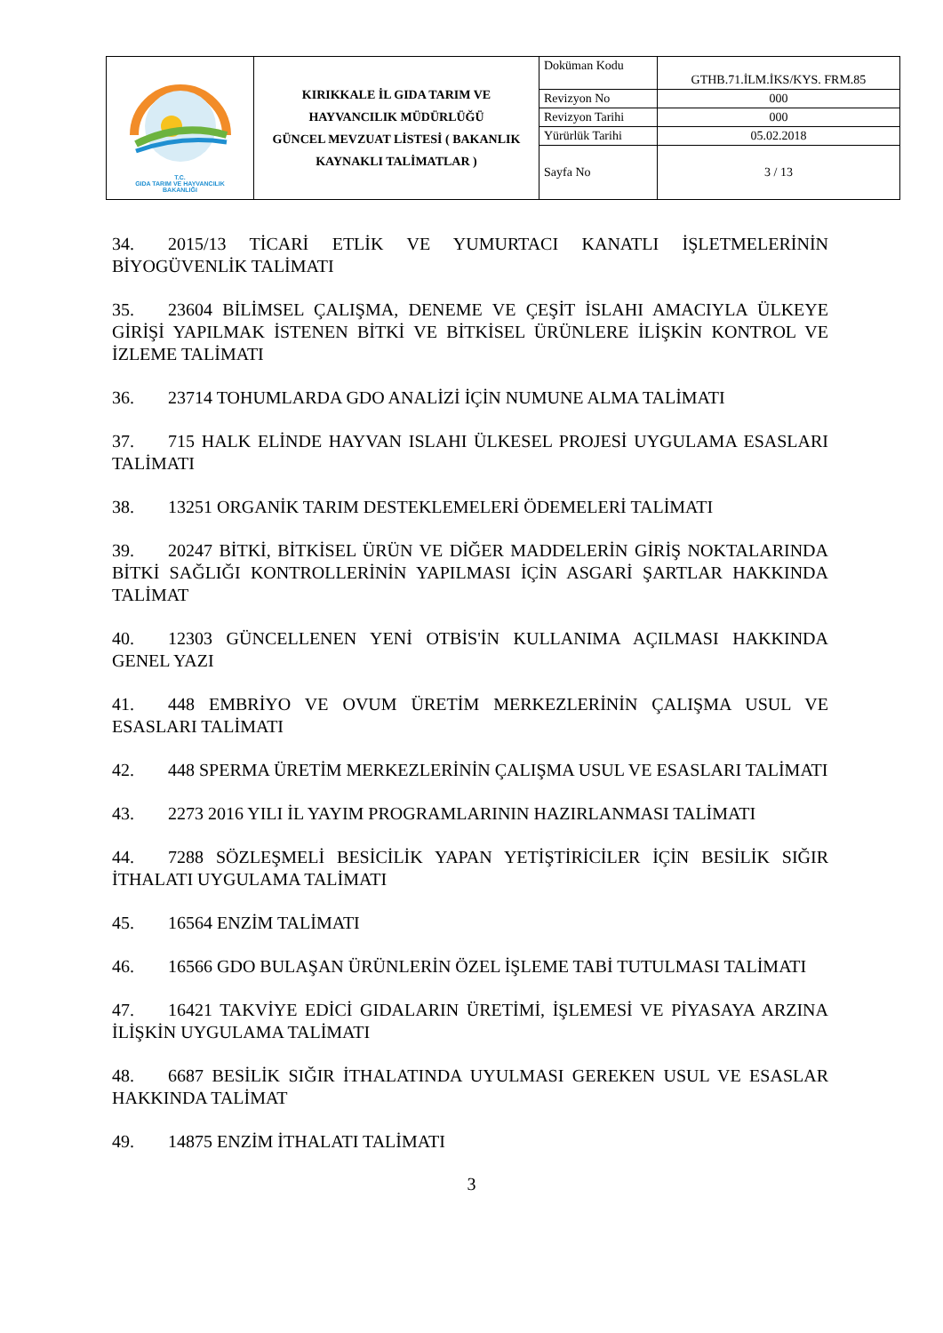| T.C. GIDA TARIM VE HAYVANCILIK BAKANLIĞI | KIRIKKALE İL GIDA TARIM VE HAYVANCILIK MÜDÜRLÜĞÜ GÜNCEL MEVZUAT LİSTESİ ( BAKANLIK KAYNAKLI TALİMATLAR ) | Doküman Kodu | GTHB.71.İLM.İKS/KYS. FRM.85 |
| | | Revizyon No | 000 |
| | | Revizyon Tarihi | 000 |
| | | Yürürlük Tarihi | 05.02.2018 |
| | | Sayfa No | 3 / 13 |
34. 2015/13 TİCARİ ETLİK VE YUMURTACI KANATLI İŞLETMELERİNİN BİYOGÜVENLİK TALİMATI
35. 23604 BİLİMSEL ÇALIŞMA, DENEME VE ÇEŞİT İSLAHI AMACIYLA ÜLKEYE GİRİŞİ YAPILMAK İSTENEN BİTKİ VE BİTKİSEL ÜRÜNLERE İLİŞKİN KONTROL VE İZLEME TALİMATI
36. 23714 TOHUMLARDA GDO ANALİZİ İÇİN NUMUNE ALMA TALİMATI
37. 715 HALK ELİNDE HAYVAN ISLAHI ÜLKESEL PROJESİ UYGULAMA ESASLARI TALİMATI
38. 13251 ORGANİK TARIM DESTEKLEMELERİ ÖDEMELERİ TALİMATI
39. 20247 BİTKİ, BİTKİSEL ÜRÜN VE DİĞER MADDELERİN GİRİŞ NOKTALARINDA BİTKİ SAĞLIĞI KONTROLLERİNİN YAPILMASI İÇİN ASGARİ ŞARTLAR HAKKINDA TALİMAT
40. 12303 GÜNCELLENEN YENİ OTBİS'İN KULLANIMA AÇILMASI HAKKINDA GENEL YAZI
41. 448 EMBRİYO VE OVUM ÜRETİM MERKEZLERİNİN ÇALIŞMA USUL VE ESASLARI TALİMATI
42. 448 SPERMA ÜRETİM MERKEZLERİNİN ÇALIŞMA USUL VE ESASLARI TALİMATI
43. 2273 2016 YILI İL YAYIM PROGRAMLARININ HAZIRLANMASI TALİMATI
44. 7288 SÖZLEŞMELİ BESİCİLİK YAPAN YETİŞTİRİCİLER İÇİN BESİLİK SIĞIR İTHALATI UYGULAMA TALİMATI
45. 16564 ENZİM TALİMATI
46. 16566 GDO BULAŞAN ÜRÜNLERİN ÖZEL İŞLEME TABİ TUTULMASI TALİMATI
47. 16421 TAKVİYE EDİCİ GIDALARIN ÜRETİMİ, İŞLEMESİ VE PİYASAYA ARZINA İLİŞKİN UYGULAMA TALİMATI
48. 6687 BESİLİK SIĞIR İTHALATINDA UYULMASI GEREKEN USUL VE ESASLAR HAKKINDA TALİMAT
49. 14875 ENZİM İTHALATI TALİMATI
3